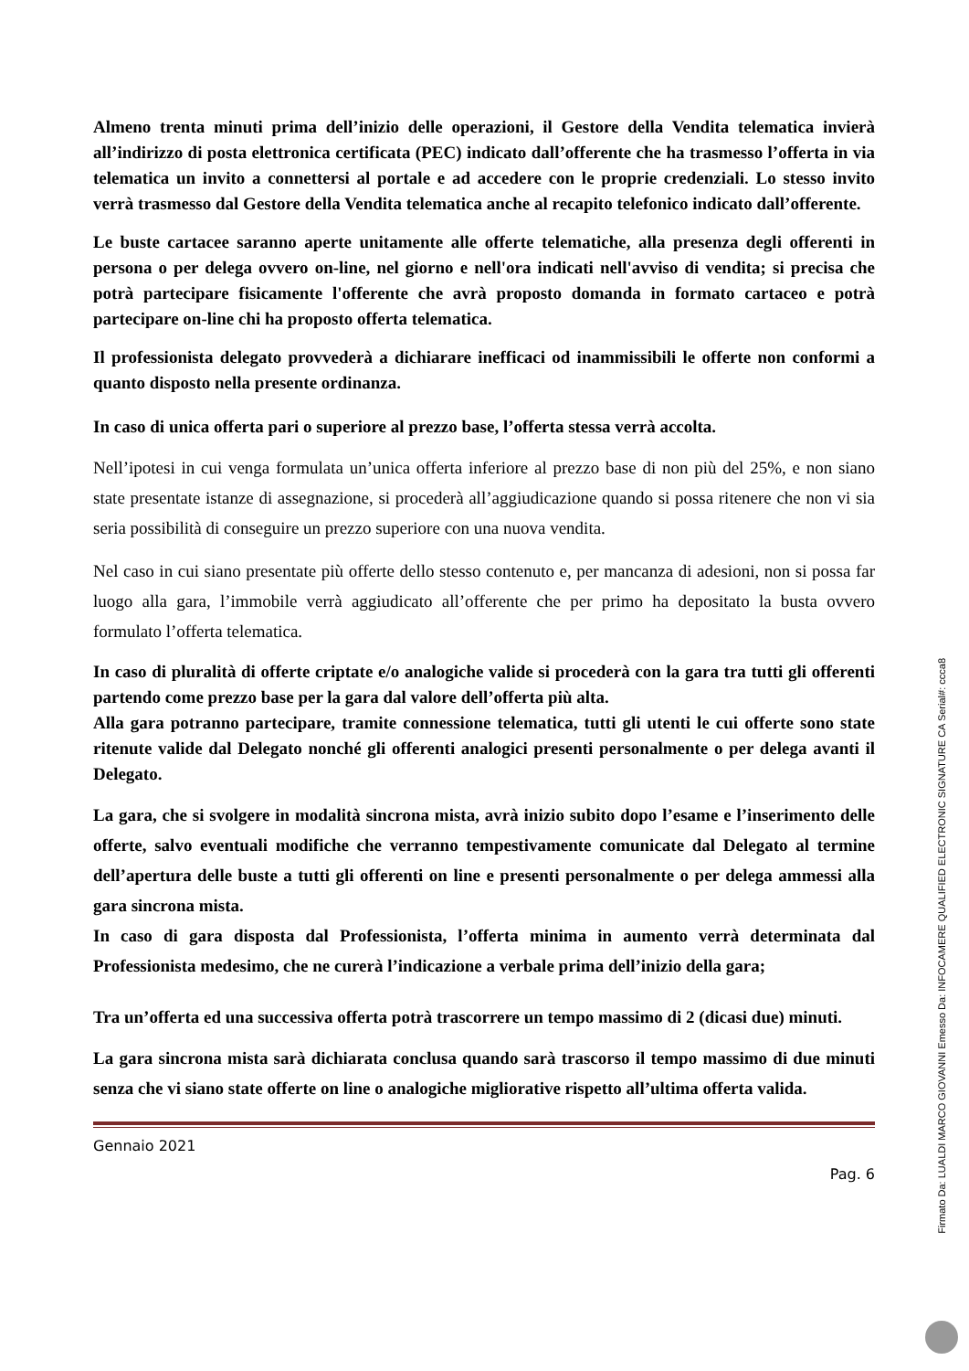Almeno trenta minuti prima dell’inizio delle operazioni, il Gestore della Vendita telematica invierà all’indirizzo di posta elettronica certificata (PEC) indicato dall’offerente che ha trasmesso l’offerta in via telematica un invito a connettersi al portale e ad accedere con le proprie credenziali. Lo stesso invito verrà trasmesso dal Gestore della Vendita telematica anche al recapito telefonico indicato dall’offerente.
Le buste cartacee saranno aperte unitamente alle offerte telematiche, alla presenza degli offerenti in persona o per delega ovvero on-line, nel giorno e nell'ora indicati nell'avviso di vendita; si precisa che potrà partecipare fisicamente l'offerente che avrà proposto domanda in formato cartaceo e potrà partecipare on-line chi ha proposto offerta telematica.
Il professionista delegato provvederà a dichiarare inefficaci od inammissibili le offerte non conformi a quanto disposto nella presente ordinanza.
In caso di unica offerta pari o superiore al prezzo base, l’offerta stessa verrà accolta.
Nell’ipotesi in cui venga formulata un’unica offerta inferiore al prezzo base di non più del 25%, e non siano state presentate istanze di assegnazione, si procederà all’aggiudicazione quando si possa ritenere che non vi sia seria possibilità di conseguire un prezzo superiore con una nuova vendita.
Nel caso in cui siano presentate più offerte dello stesso contenuto e, per mancanza di adesioni, non si possa far luogo alla gara, l’immobile verrà aggiudicato all’offerente che per primo ha depositato la busta ovvero formulato l’offerta telematica.
In caso di pluralità di offerte criptate e/o analogiche valide si procederà con la gara tra tutti gli offerenti partendo come prezzo base per la gara dal valore dell’offerta più alta.
Alla gara potranno partecipare, tramite connessione telematica, tutti gli utenti le cui offerte sono state ritenute valide dal Delegato nonché gli offerenti analogici presenti personalmente o per delega avanti il Delegato.
La gara, che si svolgere in modalità sincrona mista, avrà inizio subito dopo l’esame e l’inserimento delle offerte, salvo eventuali modifiche che verranno tempestivamente comunicate dal Delegato al termine dell’apertura delle buste a tutti gli offerenti on line e presenti personalmente o per delega ammessi alla gara sincrona mista.
In caso di gara disposta dal Professionista, l’offerta minima in aumento verrà determinata dal Professionista medesimo, che ne curerà l’indicazione a verbale prima dell’inizio della gara;
Tra un’offerta ed una successiva offerta potrà trascorrere un tempo massimo di 2 (dicasi due) minuti.
La gara sincrona mista sarà dichiarata conclusa quando sarà trascorso il tempo massimo di due minuti senza che vi siano state offerte on line o analogiche migliorative rispetto all’ultima offerta valida.
Gennaio 2021
Pag. 6
Firmato Da: LUALDI MARCO GIOVANNI Emesso Da: INFOCAMERE QUALIFIED ELECTRONIC SIGNATURE CA Serial#: ccca8